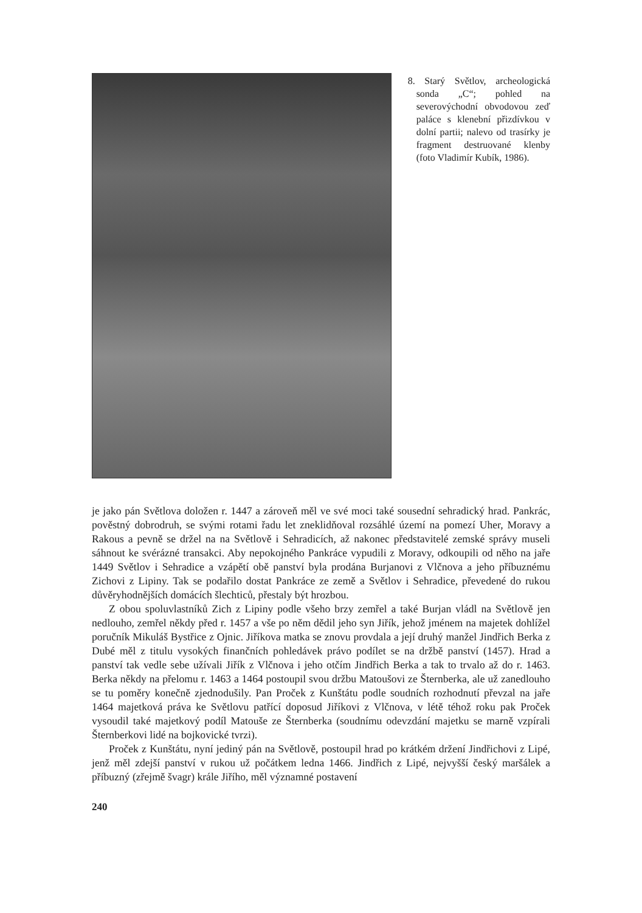8. Starý Světlov, archeologická sonda „C“; pohled na severovýchodní obvodovou zeď paláce s klenební přizdívkou v dolní partii; nalevo od trasírky je fragment destruované klenby (foto Vladimír Kubík, 1986).
je jako pán Světlova doložen r. 1447 a zároveň měl ve své moci také sousední sehradický hrad. Pankrác, pověstný dobrodruh, se svými rotami řadu let zneklidňoval rozsáhlé území na pomezí Uher, Moravy a Rakous a pevně se držel na na Světlově i Sehradicích, až nakonec představitelé zemské správy museli sáhnout ke svérázné transakci. Aby nepokojného Pankráce vypudili z Moravy, odkoupili od něho na jaře 1449 Světlov i Sehradice a vzápětí obě panství byla prodána Burjanovi z Vlčnova a jeho příbuznému Zichovi z Lipiny. Tak se podařilo dostat Pankráce ze země a Světlov i Sehradice, převedené do rukou důvěryhodnějších domácích šlechticů, přestaly být hrozbou.
Z obou spoluvlastníků Zich z Lipiny podle všeho brzy zemřel a také Burjan vládl na Světlově jen nedlouho, zemřel někdy před r. 1457 a vše po něm dědil jeho syn Jiřík, jehož jménem na majetek dohlížel poručník Mikuláš Bystřice z Ojnic. Jiříkova matka se znovu provdala a její druhý manžel Jindřich Berka z Dubé měl z titulu vysokých finančních pohledávek právo podílet se na držbě panství (1457). Hrad a panství tak vedle sebe užívali Jiřík z Vlčnova i jeho otčím Jindřich Berka a tak to trvalo až do r. 1463. Berka někdy na přelomu r. 1463 a 1464 postoupil svou držbu Matoušovi ze Šternberka, ale už zanedlouho se tu poměry konečně zjednodušily. Pan Proček z Kunštátu podle soudních rozhodnutí převzal na jaře 1464 majetková práva ke Světlovu patřící doposud Jiříkovi z Vlčnova, v létě téhož roku pak Proček vysoudil také majetkový podíl Matouše ze Šternberka (soudnímu odevzdání majetku se marně vzpírali Šternberkovi lidé na bojkovické tvrzi).
Proček z Kunštátu, nyní jediný pán na Světlově, postoupil hrad po krátkém držení Jindřichovi z Lipé, jenž měl zdejší panství v rukou už počátkem ledna 1466. Jindřich z Lipé, nejvyšší český maršálek a příbuzný (zřejmě švagr) krále Jiřího, měl významné postavení
240